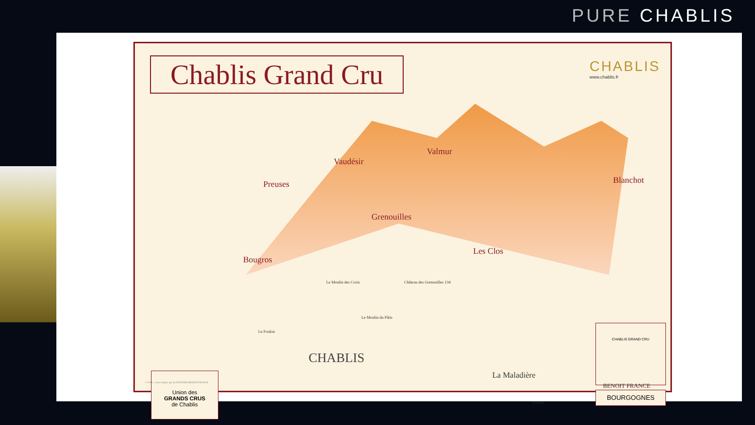PURE CHABLIS
Chablis Grand Cru
CHABLIS
www.chablis.fr
Preuses
Vaudésir
Valmur
Blanchot
Grenouilles
Les Clos
Bougros
Le Moulin des Croix Château des Grenouilles 134
Le Moulin du Pâtis
Le Foulon
CHABLIS
La Maladière
Union des
GRANDS CRUS
de Chablis
CHABLIS GRAND CRU
BOURGOGNES
0 250 m
© 2016 - Carte réalisée par les EDITIONS BENOIT FRANCE
BENOIT FRANCE